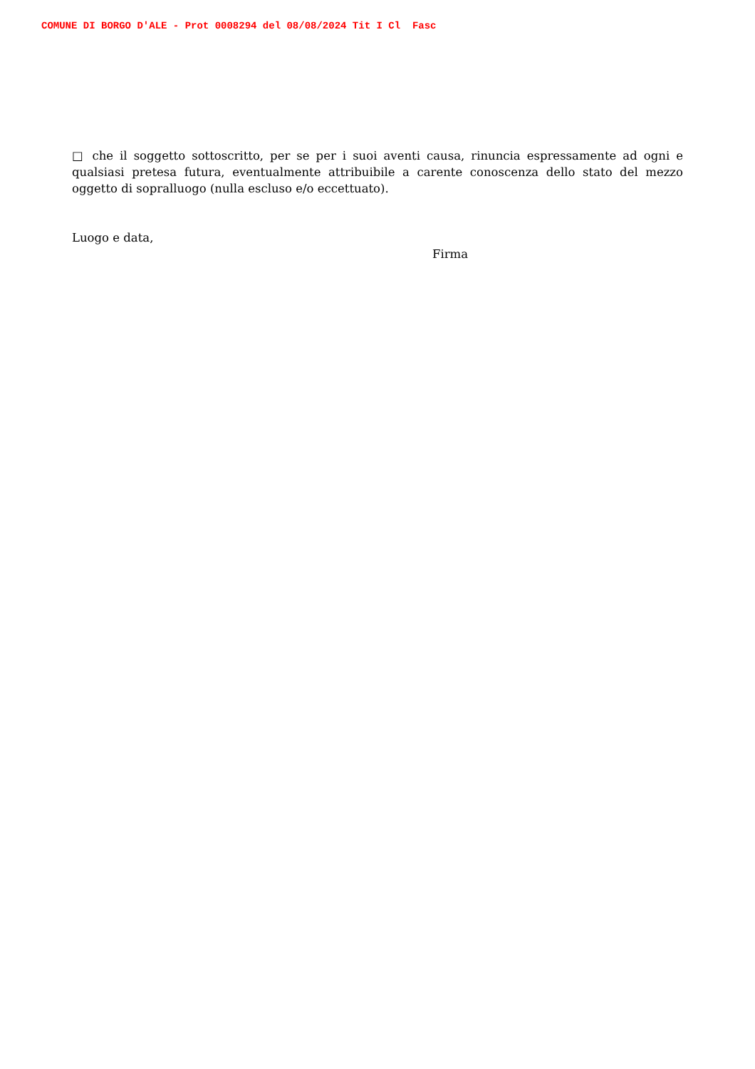COMUNE DI BORGO D'ALE - Prot 0008294 del 08/08/2024 Tit I Cl Fasc
□ che il soggetto sottoscritto, per se per i suoi aventi causa, rinuncia espressamente ad ogni e qualsiasi pretesa futura, eventualmente attribuibile a carente conoscenza dello stato del mezzo oggetto di sopralluogo (nulla escluso e/o eccettuato).
Luogo e data,
Firma